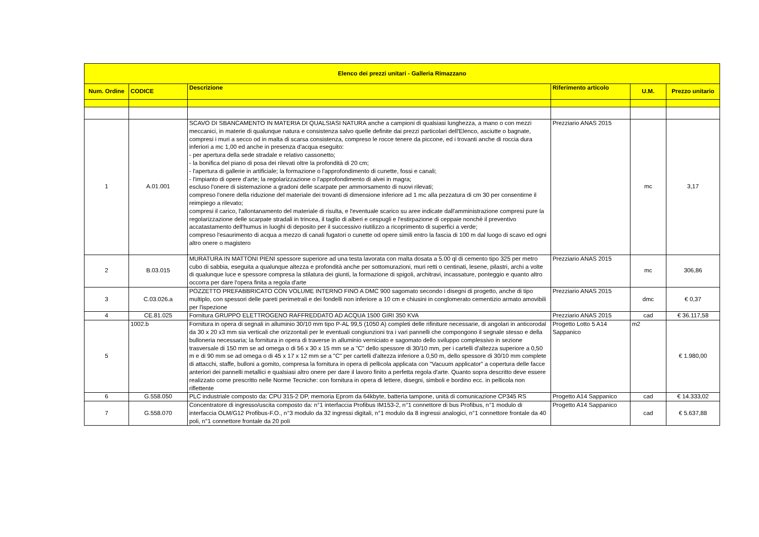| Elenco dei prezzi unitari - Galleria Rimazzano | | | | | |
| --- | --- | --- | --- | --- | --- |
| Num. Ordine | CODICE | Descrizione | Riferimento articolo | U.M. | Prezzo unitario |
| 1 | A.01.001 | SCAVO DI SBANCAMENTO IN MATERIA DI QUALSIASI NATURA anche a campioni di qualsiasi lunghezza, a mano o con mezzi meccanici, in materie di qualunque natura e consistenza salvo quelle definite dai prezzi particolari dell'Elenco, asciutte o bagnate, compresi i muri a secco od in malta di scarsa consistenza, compreso le rocce tenere da piccone, ed i trovanti anche di roccia dura inferiori a mc 1,00 ed anche in presenza d'acqua eseguito: - per apertura della sede stradale e relativo cassonetto; - la bonifica del piano di posa dei rilevati oltre la profondità di 20 cm; - l'apertura di gallerie in artificiale; la formazione o l'approfondimento di cunette, fossi e canali; - l'impianto di opere d'arte; la regolarizzazione o l'approfondimento di alvei in magra; escluso l'onere di sistemazione a gradoni delle scarpate per ammorsamento di nuovi rilevati; compreso l'onere della riduzione del materiale dei trovanti di dimensione inferiore ad 1 mc alla pezzatura di cm 30 per consentirne il reimpiego a rilevato; compresi il carico, l'allontanamento del materiale di risulta, e l'eventuale scarico su aree indicate dall'amministrazione compresi pure la regolarizzazione delle scarpate stradali in trincea, il taglio di alberi e cespugli e l'estirpazione di ceppaie nonchè il preventivo accatastamento dell'humus in luoghi di deposito per il successivo riutilizzo a ricoprimento di superfici a verde; compreso l'esaurimento di acqua a mezzo di canali fugatori o cunette od opere simili entro la fascia di 100 m dal luogo di scavo ed ogni altro onere o magistero | Prezziario ANAS 2015 | mc | 3,17 |
| 2 | B.03.015 | MURATURA IN MATTONI PIENI spessore superiore ad una testa lavorata con malta dosata a 5.00 ql di cemento tipo 325 per metro cubo di sabbia, eseguita a qualunque altezza e profondità anche per sottomurazioni, muri retti o centinati, lesene, pilastri, archi a volte di qualunque luce e spessore compresa la stilatura dei giunti, la formazione di spigoli, architravi, incassature, ponteggio e quanto altro occorra per dare l'opera finita a regola d'arte | Prezziario ANAS 2015 | mc | 306,86 |
| 3 | C.03.026.a | POZZETTO PREFABBRICATO CON VOLUME INTERNO FINO A DMC 900 sagomato secondo i disegni di progetto, anche di tipo multiplo, con spessori delle pareti perimetrali e dei fondelli non inferiore a 10 cm e chiusini in conglomerato cementizio armato amovibili per l'ispezione | Prezziario ANAS 2015 | dmc | € 0,37 |
| 4 | CE.81.025 | Fornitura GRUPPO ELETTROGENO RAFFREDDATO AD ACQUA 1500 GIRI 350 KVA | Prezziario ANAS 2015 | cad | € 36.117,58 |
| 5 | 1002.b | Fornitura in opera di segnali in alluminio 30/10 mm tipo P-AL 99,5 (1050 A) completi delle rifiniture necessarie, di angolari in anticorodal da 30 x 20 x3 mm sia verticali che orizzontali per le eventuali congiunzioni tra i vari pannelli che compongono il segnale stesso e della bulloneria necessaria; la fornitura in opera di traverse in alluminio verniciato e sagomato dello sviluppo complessivo in sezione trasversale di 150 mm se ad omega o di 56 x 30 x 15 mm se a "C" dello spessore di 30/10 mm, per i cartelli d'altezza superiore a 0,50 m e di 90 mm se ad omega o di 45 x 17 x 12 mm se a "C" per cartelli d'altezza inferiore a 0,50 m, dello spessore di 30/10 mm complete di attacchi, staffe, bulloni a gomito, compresa la fornitura in opera di pellicola applicata con "Vacuum applicator" a copertura delle facce anteriori dei pannelli metallici e qualsiasi altro onere per dare il lavoro finito a perfetta regola d'arte. Quanto sopra descritto deve essere realizzato come prescritto nelle Norme Tecniche: con fornitura in opera di lettere, disegni, simboli e bordino ecc. in pellicola non riflettente | Progetto Lotto 5 A14 Sappanico | m2 | € 1.980,00 |
| 6 | G.558.050 | PLC industriale composto da: CPU 315-2 DP, memoria Eprom da 64kbyte, batteria tampone, unità di comunicazione CP345 RS | Progetto A14 Sappanico | cad | € 14.333,02 |
| 7 | G.558.070 | Concentratore di ingresso/uscita composto da: n°1 interfaccia Profibus IM153-2, n°1 connettore di bus Profibus, n°1 modulo di interfaccia OLM/G12 Profibus-F.O., n°3 modulo da 32 ingressi digitali, n°1 modulo da 8 ingressi analogici, n°1 connettore frontale da 40 poli, n°1 connettore frontale da 20 poli | Progetto A14 Sappanico | cad | € 5.637,88 |